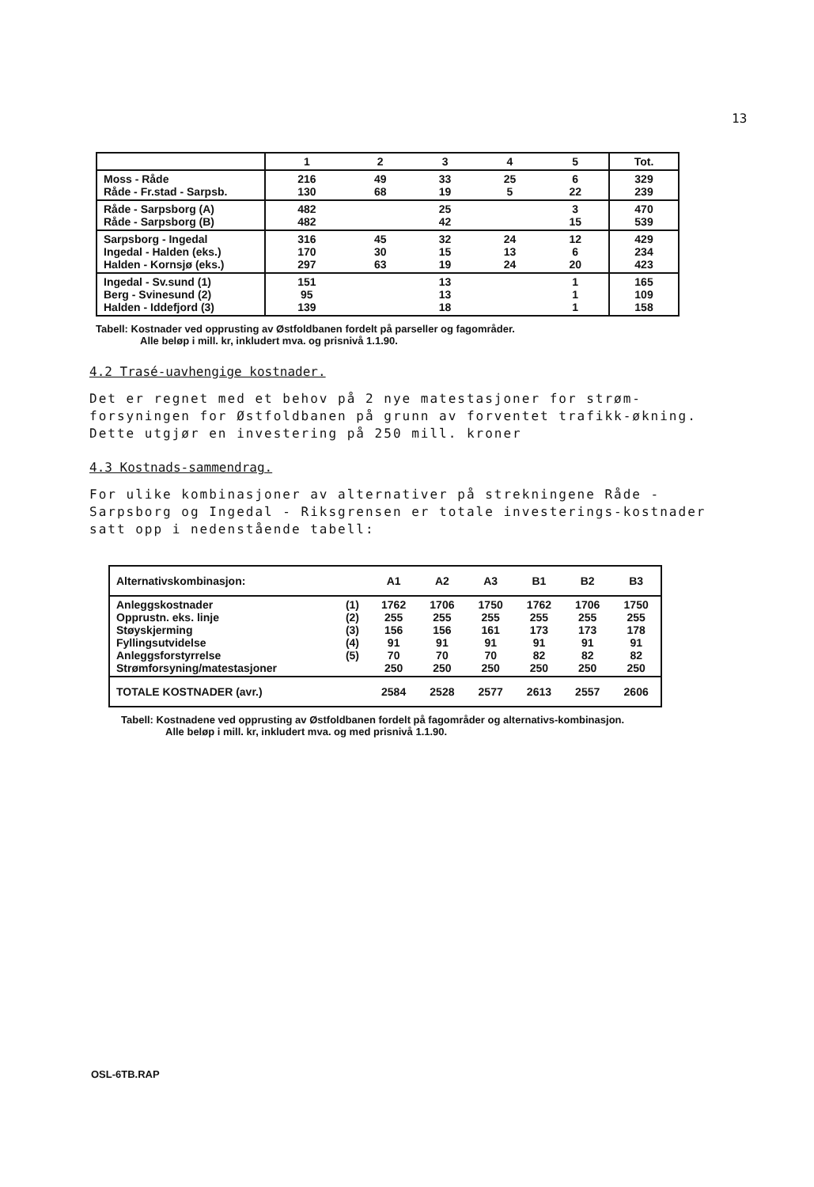13
| | 1 | 2 | 3 | 4 | 5 | Tot. |
| --- | --- | --- | --- | --- | --- | --- |
| Moss - Råde Råde - Fr.stad - Sarpsb. | 216 130 | 49 68 | 33 19 | 25 5 | 6 22 | 329 239 |
| Råde - Sarpsborg (A) Råde - Sarpsborg (B) | 482 482 | | 25 42 | | 3 15 | 470 539 |
| Sarpsborg - Ingedal Ingedal - Halden (eks.) Halden - Kornsjø (eks.) | 316 170 297 | 45 30 63 | 32 15 19 | 24 13 24 | 12 6 20 | 429 234 423 |
| Ingedal - Sv.sund (1) Berg - Svinesund (2) Halden - Iddefjord (3) | 151 95 139 | | 13 13 18 | | 1 1 1 | 165 109 158 |
Tabell: Kostnader ved opprusting av Østfoldbanen fordelt på parseller og fagområder.
Alle beløp i mill. kr, inkludert mva. og prisnivå 1.1.90.
4.2 Trasé-uavhengige kostnader.
Det er regnet med et behov på 2 nye matestasjoner for strøm-forsyningen for Østfoldbanen på grunn av forventet trafikk-økning. Dette utgjør en investering på 250 mill. kroner
4.3 Kostnads-sammendrag.
For ulike kombinasjoner av alternativer på strekningene Råde - Sarpsborg og Ingedal - Riksgrensen er totale investerings-kostnader satt opp i nedenstående tabell:
| Alternativskombinasjon: | | A1 | A2 | A3 | B1 | B2 | B3 |
| Anleggskostnader Opprustn. eks. linje Støyskjerming Fyllingsutvidelse Anleggsforstyrrelse Strømforsyning/matestasjoner | (1) (2) (3) (4) (5) | 1762 255 156 91 70 250 | 1706 255 156 91 70 250 | 1750 255 161 91 70 250 | 1762 255 173 91 82 250 | 1706 255 173 91 82 250 | 1750 255 178 91 82 250 |
| TOTALE KOSTNADER (avr.) | | 2584 | 2528 | 2577 | 2613 | 2557 | 2606 |
Tabell: Kostnadene ved opprusting av Østfoldbanen fordelt på fagområder og alternativs-kombinasjon.
Alle beløp i mill. kr, inkludert mva. og med prisnivå 1.1.90.
OSL-6TB.RAP